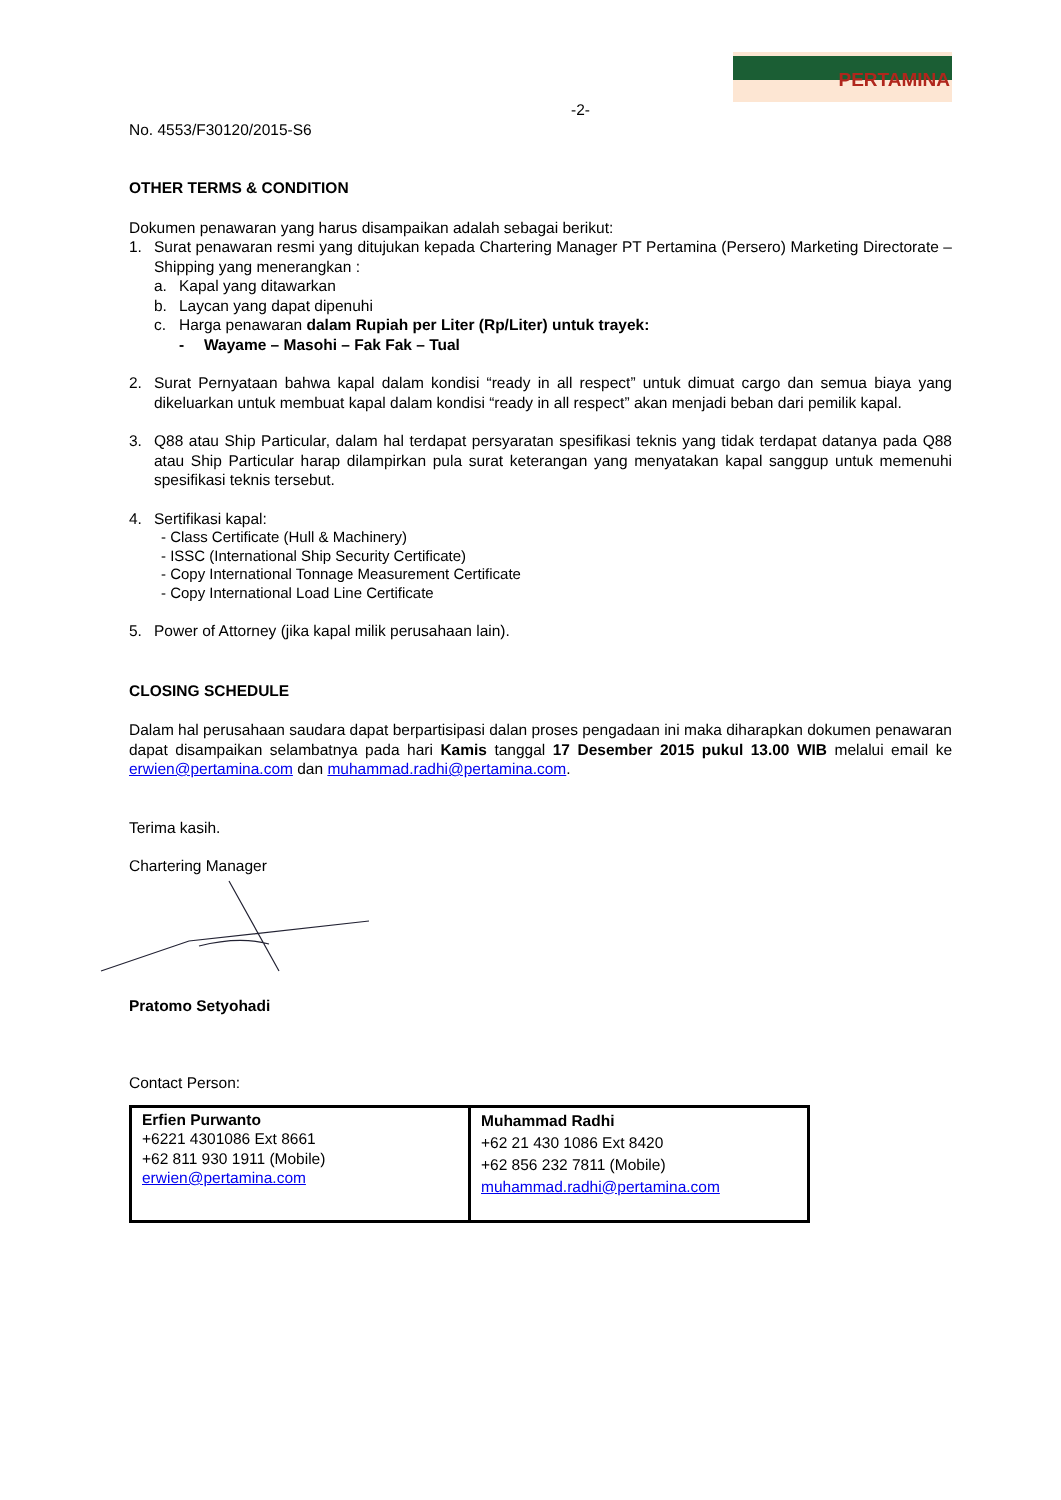PERTAMINA
-2-
No. 4553/F30120/2015-S6
OTHER TERMS & CONDITION
Dokumen penawaran yang harus disampaikan adalah sebagai berikut:
1. Surat penawaran resmi yang ditujukan kepada Chartering Manager PT Pertamina (Persero) Marketing Directorate – Shipping yang menerangkan :
a. Kapal yang ditawarkan
b. Laycan yang dapat dipenuhi
c. Harga penawaran dalam Rupiah per Liter (Rp/Liter) untuk trayek:
- Wayame – Masohi – Fak Fak – Tual
2. Surat Pernyataan bahwa kapal dalam kondisi “ready in all respect” untuk dimuat cargo dan semua biaya yang dikeluarkan untuk membuat kapal dalam kondisi “ready in all respect” akan menjadi beban dari pemilik kapal.
3. Q88 atau Ship Particular, dalam hal terdapat persyaratan spesifikasi teknis yang tidak terdapat datanya pada Q88 atau Ship Particular harap dilampirkan pula surat keterangan yang menyatakan kapal sanggup untuk memenuhi spesifikasi teknis tersebut.
4. Sertifikasi kapal:
- Class Certificate (Hull & Machinery)
- ISSC (International Ship Security Certificate)
- Copy International Tonnage Measurement Certificate
- Copy International Load Line Certificate
5. Power of Attorney (jika kapal milik perusahaan lain).
CLOSING SCHEDULE
Dalam hal perusahaan saudara dapat berpartisipasi dalan proses pengadaan ini maka diharapkan dokumen penawaran dapat disampaikan selambatnya pada hari Kamis tanggal 17 Desember 2015 pukul 13.00 WIB melalui email ke erwien@pertamina.com dan muhammad.radhi@pertamina.com.
Terima kasih.
Chartering Manager
Pratomo Setyohadi
Contact Person:
| Erfien Purwanto +6221 4301086 Ext 8661 +62 811 930 1911 (Mobile) erwien@pertamina.com | Muhammad Radhi +62 21 430 1086 Ext 8420 +62 856 232 7811 (Mobile) muhammad.radhi@pertamina.com |